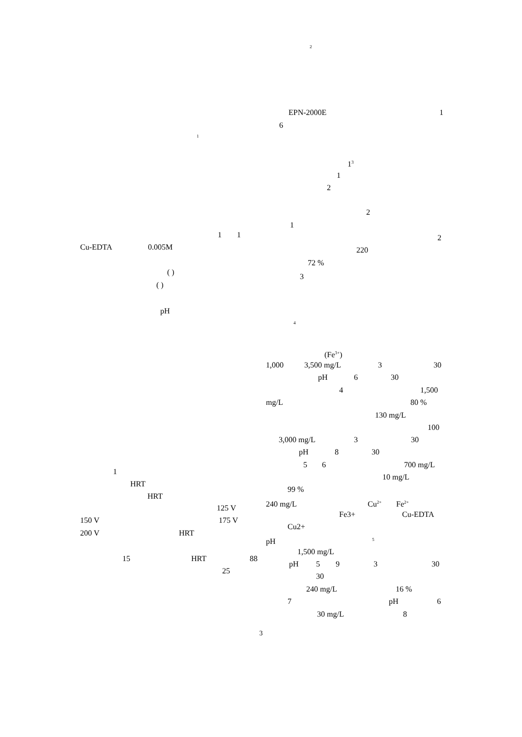<sup>1</sup>
1 1
Cu-EDTA 0.005M
( )
( )
pH
1
HRT
HRT
125 V
150 V 175 V
200 V HRT
15 HRT 88
25
<sup>2</sup>
EPN-2000E 1
6
1<sup>3</sup>
1
2
2
1
2
220
72 %
3
<sup>4</sup>
(Fe<sup>3+</sup>)
1,000 3,500 mg/L 3 30
pH 6 30
4 1,500
mg/L 80 %
130 mg/L
100
3,000 mg/L 3 30
pH 8 30
5 6 700 mg/L
10 mg/L
99 %
240 mg/L Cu<sup>2+</sup> Fe<sup>2+</sup>
Fe3+ Cu-EDTA
Cu2+
pH <sup>5</sup>
1,500 mg/L
pH 5 9 3 30
30
240 mg/L 16 %
7 pH 6
30 mg/L 8
3